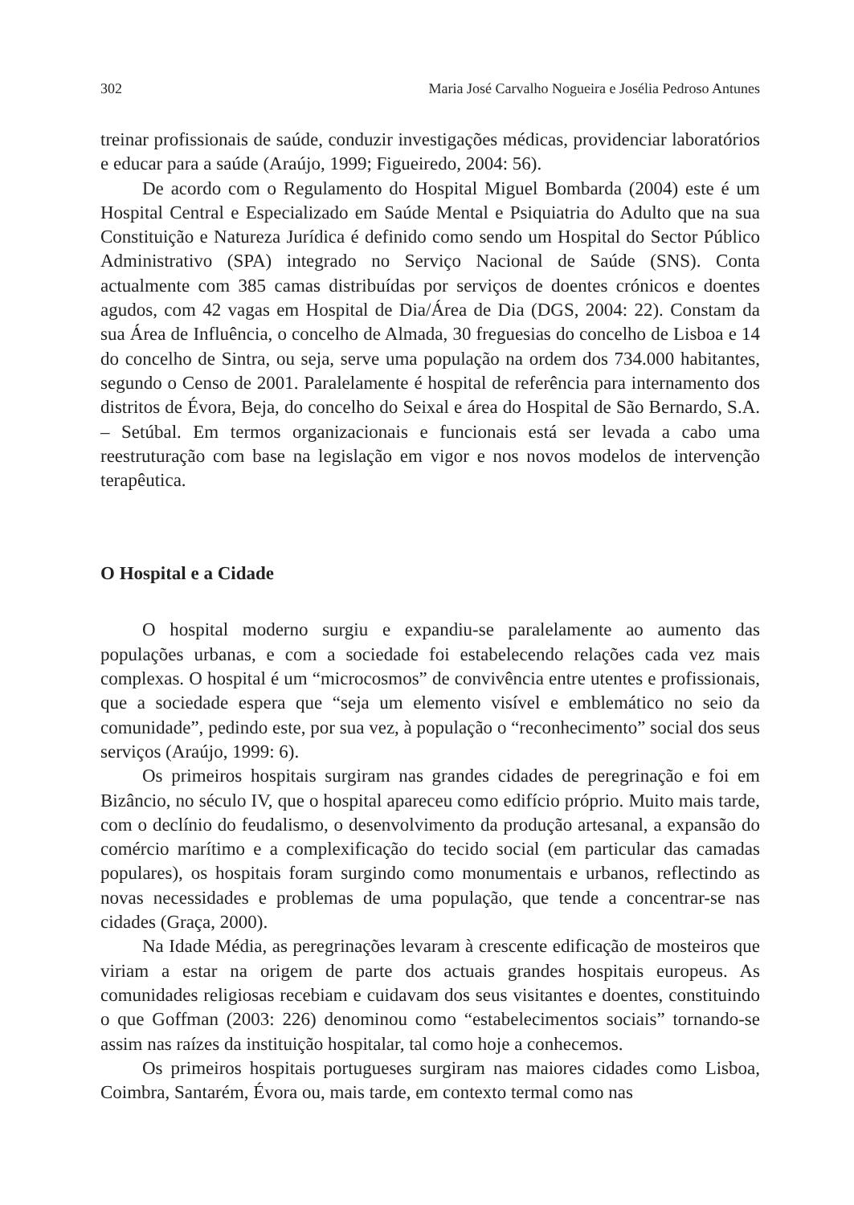302 Maria José Carvalho Nogueira e Josélia Pedroso Antunes
treinar profissionais de saúde, conduzir investigações médicas, providenciar laboratórios e educar para a saúde (Araújo, 1999; Figueiredo, 2004: 56).
De acordo com o Regulamento do Hospital Miguel Bombarda (2004) este é um Hospital Central e Especializado em Saúde Mental e Psiquiatria do Adulto que na sua Constituição e Natureza Jurídica é definido como sendo um Hospital do Sector Público Administrativo (SPA) integrado no Serviço Nacional de Saúde (SNS). Conta actualmente com 385 camas distribuídas por serviços de doentes crónicos e doentes agudos, com 42 vagas em Hospital de Dia/Área de Dia (DGS, 2004: 22). Constam da sua Área de Influência, o concelho de Almada, 30 freguesias do concelho de Lisboa e 14 do concelho de Sintra, ou seja, serve uma população na ordem dos 734.000 habitantes, segundo o Censo de 2001. Paralelamente é hospital de referência para internamento dos distritos de Évora, Beja, do concelho do Seixal e área do Hospital de São Bernardo, S.A. – Setúbal. Em termos organizacionais e funcionais está ser levada a cabo uma reestruturação com base na legislação em vigor e nos novos modelos de intervenção terapêutica.
O Hospital e a Cidade
O hospital moderno surgiu e expandiu-se paralelamente ao aumento das populações urbanas, e com a sociedade foi estabelecendo relações cada vez mais complexas. O hospital é um “microcosmos” de convivência entre utentes e profissionais, que a sociedade espera que “seja um elemento visível e emblemático no seio da comunidade”, pedindo este, por sua vez, à população o “reconhecimento” social dos seus serviços (Araújo, 1999: 6).
Os primeiros hospitais surgiram nas grandes cidades de peregrinação e foi em Bizâncio, no século IV, que o hospital apareceu como edifício próprio. Muito mais tarde, com o declínio do feudalismo, o desenvolvimento da produção artesanal, a expansão do comércio marítimo e a complexificação do tecido social (em particular das camadas populares), os hospitais foram surgindo como monumentais e urbanos, reflectindo as novas necessidades e problemas de uma população, que tende a concentrar-se nas cidades (Graça, 2000).
Na Idade Média, as peregrinações levaram à crescente edificação de mosteiros que viriam a estar na origem de parte dos actuais grandes hospitais europeus. As comunidades religiosas recebiam e cuidavam dos seus visitantes e doentes, constituindo o que Goffman (2003: 226) denominou como “estabelecimentos sociais” tornando-se assim nas raízes da instituição hospitalar, tal como hoje a conhecemos.
Os primeiros hospitais portugueses surgiram nas maiores cidades como Lisboa, Coimbra, Santarém, Évora ou, mais tarde, em contexto termal como nas